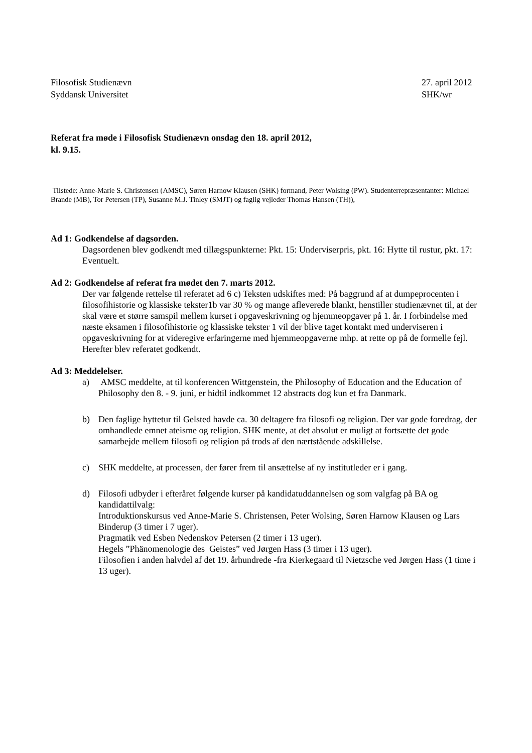Filosofisk Studienævn
Syddansk Universitet
27. april 2012
SHK/wr
Referat fra møde i Filosofisk Studienævn onsdag den 18. april 2012,
kl. 9.15.
Tilstede: Anne-Marie S. Christensen (AMSC), Søren Harnow Klausen (SHK) formand, Peter Wolsing (PW). Studenterrepræsentanter: Michael Brande (MB), Tor Petersen (TP), Susanne M.J. Tinley (SMJT) og faglig vejleder Thomas Hansen (TH)),
Ad 1: Godkendelse af dagsorden.
Dagsordenen blev godkendt med tillægspunkterne: Pkt. 15: Underviserpris, pkt. 16: Hytte til rustur, pkt. 17: Eventuelt.
Ad 2: Godkendelse af referat fra mødet den 7. marts 2012.
Der var følgende rettelse til referatet ad 6 c) Teksten udskiftes med: På baggrund af at dumpeprocenten i filosofihistorie og klassiske tekster1b var 30 % og mange afleverede blankt, henstiller studienævnet til, at der skal være et større samspil mellem kurset i opgaveskrivning og hjemmeopgaver på 1. år. I forbindelse med næste eksamen i filosofihistorie og klassiske tekster 1 vil der blive taget kontakt med underviseren i opgaveskrivning for at videregive erfaringerne med hjemmeopgaverne mhp. at rette op på de formelle fejl.
Herefter blev referatet godkendt.
Ad 3: Meddelelser.
a) AMSC meddelte, at til konferencen Wittgenstein, the Philosophy of Education and the Education of Philosophy den 8. - 9. juni, er hidtil indkommet 12 abstracts dog kun et fra Danmark.
b) Den faglige hyttetur til Gelsted havde ca. 30 deltagere fra filosofi og religion. Der var gode foredrag, der omhandlede emnet ateisme og religion. SHK mente, at det absolut er muligt at fortsætte det gode samarbejde mellem filosofi og religion på trods af den nærtstående adskillelse.
c) SHK meddelte, at processen, der fører frem til ansættelse af ny institutleder er i gang.
d) Filosofi udbyder i efteråret følgende kurser på kandidatuddannelsen og som valgfag på BA og kandidattilvalg:
Introduktionskursus ved Anne-Marie S. Christensen, Peter Wolsing, Søren Harnow Klausen og Lars Binderup (3 timer i 7 uger).
Pragmatik ved Esben Nedenskov Petersen (2 timer i 13 uger).
Hegels ”Phänomenologie des Geistes” ved Jørgen Hass (3 timer i 13 uger).
Filosofien i anden halvdel af det 19. århundrede -fra Kierkegaard til Nietzsche ved Jørgen Hass (1 time i 13 uger).